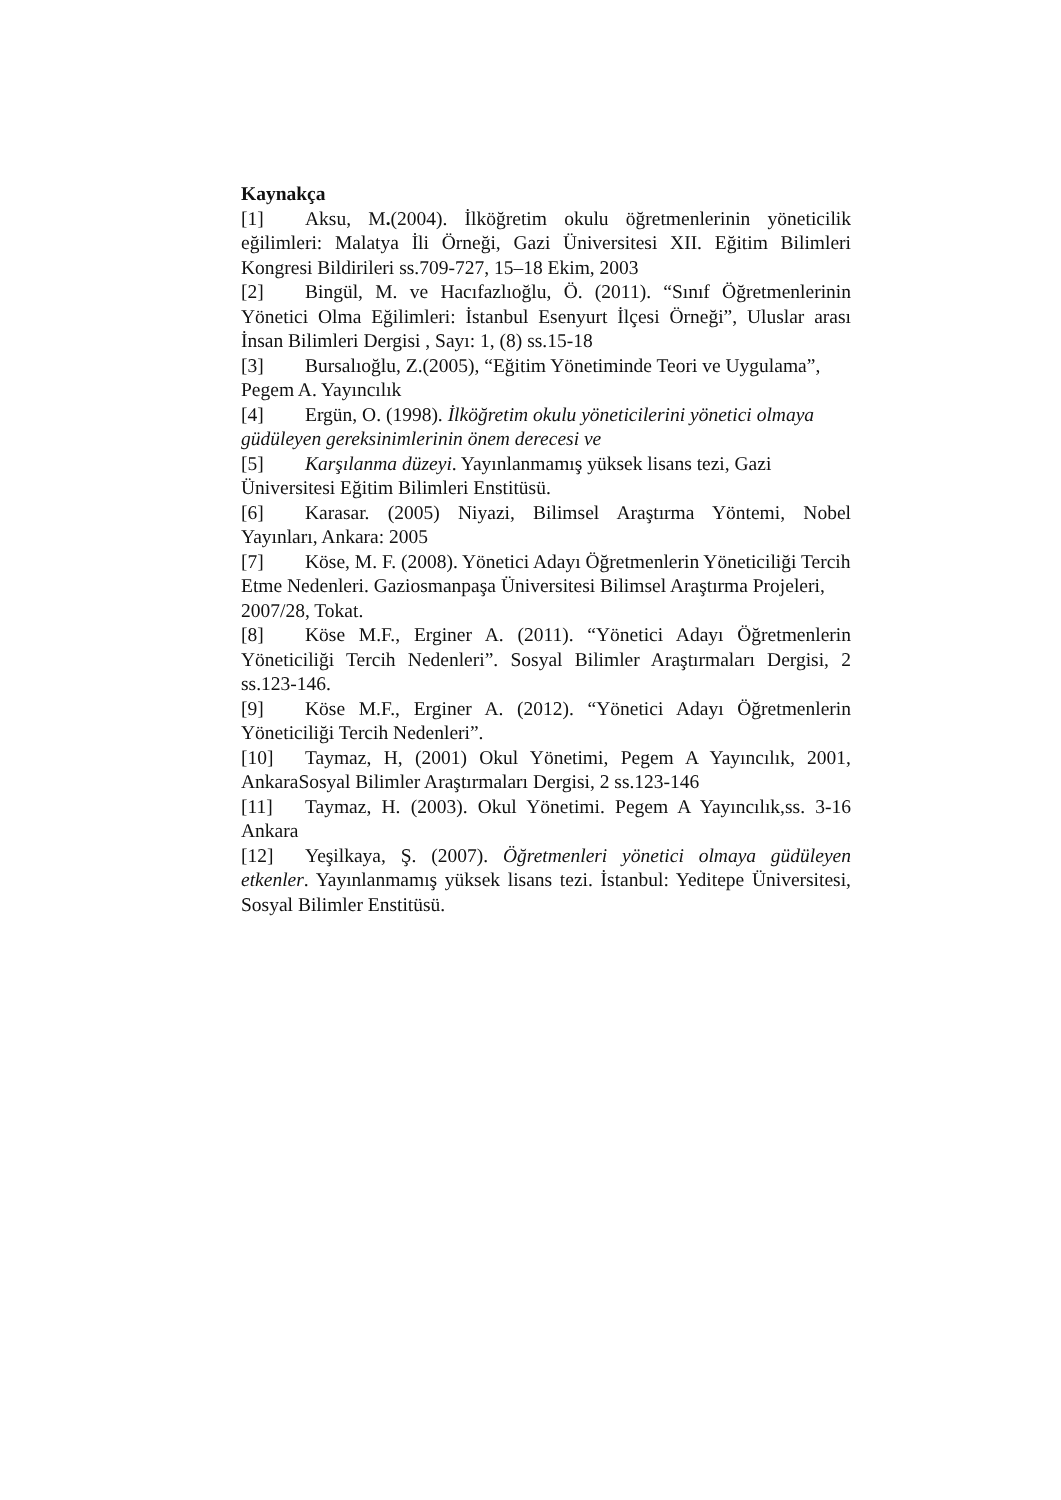Kaynakça
[1] Aksu, M.(2004). İlköğretim okulu öğretmenlerinin yöneticilik eğilimleri: Malatya İli Örneği, Gazi Üniversitesi XII. Eğitim Bilimleri Kongresi Bildirileri ss.709-727, 15–18 Ekim, 2003
[2] Bingül, M. ve Hacıfazlıoğlu, Ö. (2011). “Sınıf Öğretmenlerinin Yönetici Olma Eğilimleri: İstanbul Esenyurt İlçesi Örneği”, Uluslar arası İnsan Bilimleri Dergisi , Sayı: 1, (8) ss.15-18
[3] Bursalıoğlu, Z.(2005), “Eğitim Yönetiminde Teori ve Uygulama”, Pegem A. Yayıncılık
[4] Ergün, O. (1998). İlköğretim okulu yöneticilerini yönetici olmaya güdüleyen gereksinimlerinin önem derecesi ve
[5] Karşılanma düzeyi. Yayınlanmamış yüksek lisans tezi, Gazi Üniversitesi Eğitim Bilimleri Enstitüsü.
[6] Karasar. (2005) Niyazi, Bilimsel Araştırma Yöntemi, Nobel Yayınları, Ankara: 2005
[7] Köse, M. F. (2008). Yönetici Adayı Öğretmenlerin Yöneticiliği Tercih Etme Nedenleri. Gaziosmanpaşa Üniversitesi Bilimsel Araştırma Projeleri, 2007/28, Tokat.
[8] Köse M.F., Erginer A. (2011). “Yönetici Adayı Öğretmenlerin Yöneticiliği Tercih Nedenleri”. Sosyal Bilimler Araştırmaları Dergisi, 2 ss.123-146.
[9] Köse M.F., Erginer A. (2012). “Yönetici Adayı Öğretmenlerin Yöneticiliği Tercih Nedenleri”.
[10] Taymaz, H, (2001) Okul Yönetimi, Pegem A Yayıncılık, 2001, AnkaraSosyal Bilimler Araştırmaları Dergisi, 2 ss.123-146
[11] Taymaz, H. (2003). Okul Yönetimi. Pegem A Yayıncılık,ss. 3-16 Ankara
[12] Yeşilkaya, Ş. (2007). Öğretmenleri yönetici olmaya güdüleyen etkenler. Yayınlanmamış yüksek lisans tezi. İstanbul: Yeditepe Üniversitesi, Sosyal Bilimler Enstitüsü.